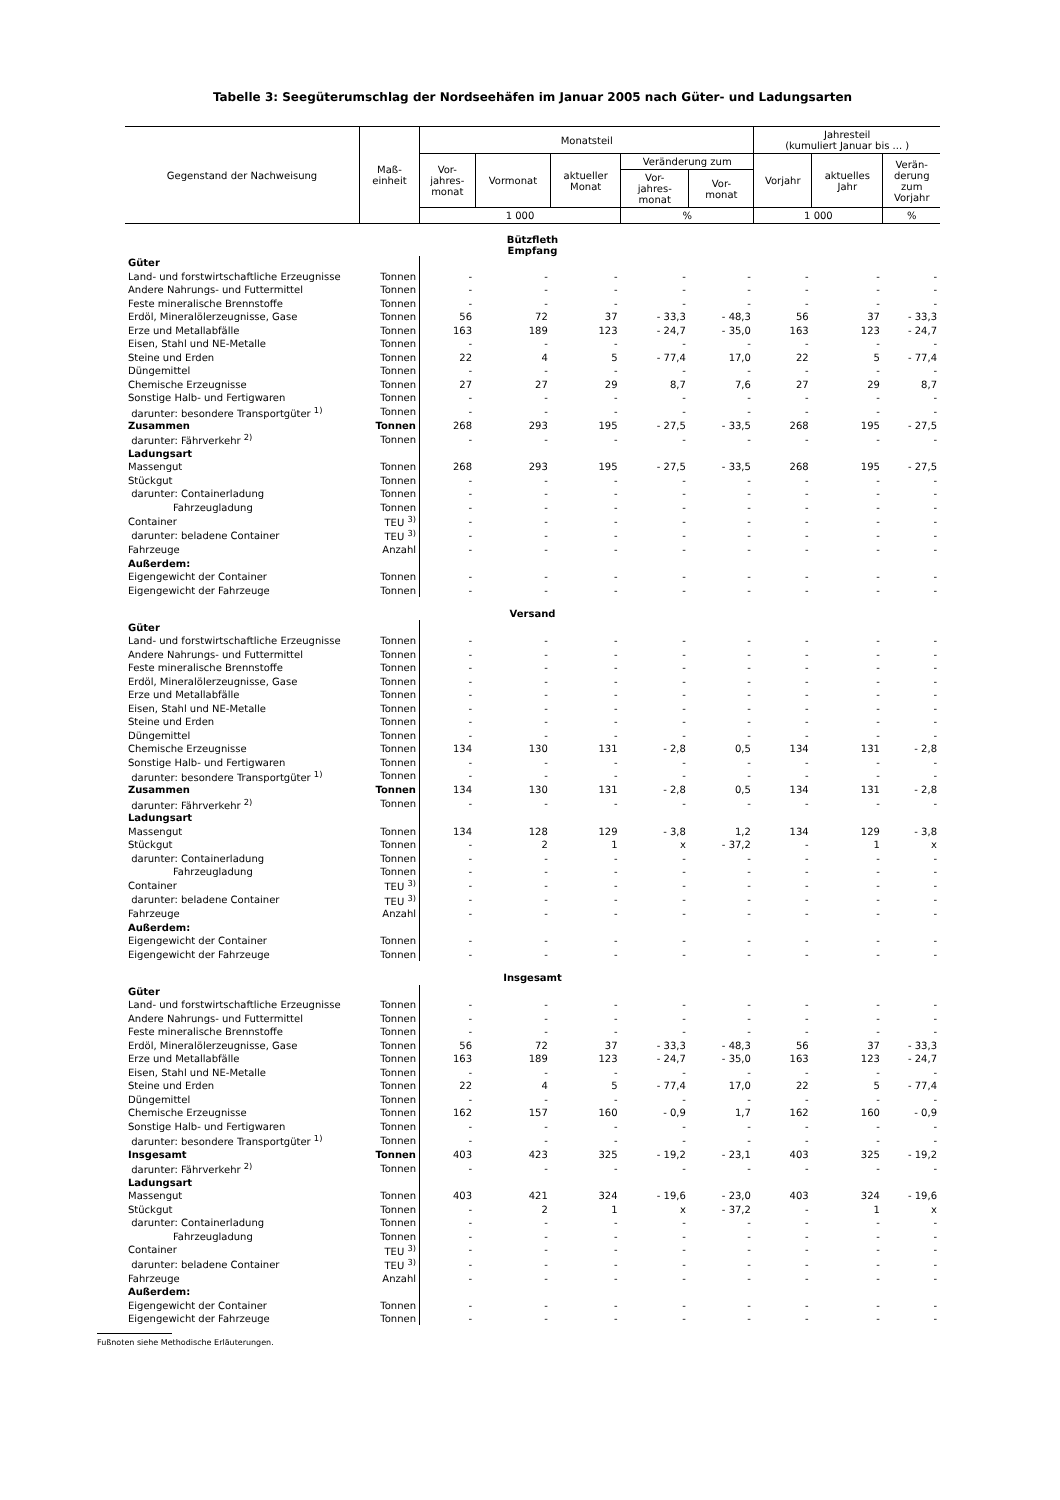Tabelle 3: Seegüterumschlag der Nordseehäfen im Januar 2005 nach Güter- und Ladungsarten
| Gegenstand der Nachweisung | Maß- einheit | Monatsteil | | | | | Jahresteil (kumuliert Januar bis ... ) | | |
| --- | --- | --- | --- | --- | --- | --- | --- | --- | --- |
| | | Vor- jahres- monat | Vormonat | aktueller Monat | Veränderung zum | | Vorjahr | aktuelles Jahr | Verän- derung zum Vorjahr |
| | | | | | Vor- jahres- monat | Vor- monat | | | |
| | | 1 000 | | | % | | 1 000 | | % |
| Bützfleth Empfang | | | | | | | | | |
| Güter | | | | | | | | | |
| Land- und forstwirtschaftliche Erzeugnisse | Tonnen | - | - | - | - | - | - | - | - |
| Andere Nahrungs- und Futtermittel | Tonnen | - | - | - | - | - | - | - | - |
| Feste mineralische Brennstoffe | Tonnen | - | - | - | - | - | - | - | - |
| Erdöl, Mineralölerzeugnisse, Gase | Tonnen | 56 | 72 | 37 | - 33,3 | - 48,3 | 56 | 37 | - 33,3 |
| Erze und Metallabfälle | Tonnen | 163 | 189 | 123 | - 24,7 | - 35,0 | 163 | 123 | - 24,7 |
| Eisen, Stahl und NE-Metalle | Tonnen | - | - | - | - | - | - | - | - |
| Steine und Erden | Tonnen | 22 | 4 | 5 | - 77,4 | 17,0 | 22 | 5 | - 77,4 |
| Düngemittel | Tonnen | - | - | - | - | - | - | - | - |
| Chemische Erzeugnisse | Tonnen | 27 | 27 | 29 | 8,7 | 7,6 | 27 | 29 | 8,7 |
| Sonstige Halb- und Fertigwaren | Tonnen | - | - | - | - | - | - | - | - |
| darunter: besondere Transportgüter <sup>1)</sup> | Tonnen | - | - | - | - | - | - | - | - |
| Zusammen | Tonnen | 268 | 293 | 195 | - 27,5 | - 33,5 | 268 | 195 | - 27,5 |
| darunter: Fährverkehr <sup>2)</sup> | Tonnen | - | - | - | - | - | - | - | - |
| Ladungsart | | | | | | | | | |
| Massengut | Tonnen | 268 | 293 | 195 | - 27,5 | - 33,5 | 268 | 195 | - 27,5 |
| Stückgut | Tonnen | - | - | - | - | - | - | - | - |
| darunter: Containerladung | Tonnen | - | - | - | - | - | - | - | - |
| Fahrzeugladung | Tonnen | - | - | - | - | - | - | - | - |
| Container | TEU <sup>3)</sup> | - | - | - | - | - | - | - | - |
| darunter: beladene Container | TEU <sup>3)</sup> | - | - | - | - | - | - | - | - |
| Fahrzeuge | Anzahl | - | - | - | - | - | - | - | - |
| Außerdem: | | | | | | | | | |
| Eigengewicht der Container | Tonnen | - | - | - | - | - | - | - | - |
| Eigengewicht der Fahrzeuge | Tonnen | - | - | - | - | - | - | - | - |
| Versand | | | | | | | | | |
| Güter | | | | | | | | | |
| Land- und forstwirtschaftliche Erzeugnisse | Tonnen | - | - | - | - | - | - | - | - |
| Andere Nahrungs- und Futtermittel | Tonnen | - | - | - | - | - | - | - | - |
| Feste mineralische Brennstoffe | Tonnen | - | - | - | - | - | - | - | - |
| Erdöl, Mineralölerzeugnisse, Gase | Tonnen | - | - | - | - | - | - | - | - |
| Erze und Metallabfälle | Tonnen | - | - | - | - | - | - | - | - |
| Eisen, Stahl und NE-Metalle | Tonnen | - | - | - | - | - | - | - | - |
| Steine und Erden | Tonnen | - | - | - | - | - | - | - | - |
| Düngemittel | Tonnen | - | - | - | - | - | - | - | - |
| Chemische Erzeugnisse | Tonnen | 134 | 130 | 131 | - 2,8 | 0,5 | 134 | 131 | - 2,8 |
| Sonstige Halb- und Fertigwaren | Tonnen | - | - | - | - | - | - | - | - |
| darunter: besondere Transportgüter <sup>1)</sup> | Tonnen | - | - | - | - | - | - | - | - |
| Zusammen | Tonnen | 134 | 130 | 131 | - 2,8 | 0,5 | 134 | 131 | - 2,8 |
| darunter: Fährverkehr <sup>2)</sup> | Tonnen | - | - | - | - | - | - | - | - |
| Ladungsart | | | | | | | | | |
| Massengut | Tonnen | 134 | 128 | 129 | - 3,8 | 1,2 | 134 | 129 | - 3,8 |
| Stückgut | Tonnen | - | 2 | 1 | x | - 37,2 | - | 1 | x |
| darunter: Containerladung | Tonnen | - | - | - | - | - | - | - | - |
| Fahrzeugladung | Tonnen | - | - | - | - | - | - | - | - |
| Container | TEU <sup>3)</sup> | - | - | - | - | - | - | - | - |
| darunter: beladene Container | TEU <sup>3)</sup> | - | - | - | - | - | - | - | - |
| Fahrzeuge | Anzahl | - | - | - | - | - | - | - | - |
| Außerdem: | | | | | | | | | |
| Eigengewicht der Container | Tonnen | - | - | - | - | - | - | - | - |
| Eigengewicht der Fahrzeuge | Tonnen | - | - | - | - | - | - | - | - |
| Insgesamt | | | | | | | | | |
| Güter | | | | | | | | | |
| Land- und forstwirtschaftliche Erzeugnisse | Tonnen | - | - | - | - | - | - | - | - |
| Andere Nahrungs- und Futtermittel | Tonnen | - | - | - | - | - | - | - | - |
| Feste mineralische Brennstoffe | Tonnen | - | - | - | - | - | - | - | - |
| Erdöl, Mineralölerzeugnisse, Gase | Tonnen | 56 | 72 | 37 | - 33,3 | - 48,3 | 56 | 37 | - 33,3 |
| Erze und Metallabfälle | Tonnen | 163 | 189 | 123 | - 24,7 | - 35,0 | 163 | 123 | - 24,7 |
| Eisen, Stahl und NE-Metalle | Tonnen | - | - | - | - | - | - | - | - |
| Steine und Erden | Tonnen | 22 | 4 | 5 | - 77,4 | 17,0 | 22 | 5 | - 77,4 |
| Düngemittel | Tonnen | - | - | - | - | - | - | - | - |
| Chemische Erzeugnisse | Tonnen | 162 | 157 | 160 | - 0,9 | 1,7 | 162 | 160 | - 0,9 |
| Sonstige Halb- und Fertigwaren | Tonnen | - | - | - | - | - | - | - | - |
| darunter: besondere Transportgüter <sup>1)</sup> | Tonnen | - | - | - | - | - | - | - | - |
| Insgesamt | Tonnen | 403 | 423 | 325 | - 19,2 | - 23,1 | 403 | 325 | - 19,2 |
| darunter: Fährverkehr <sup>2)</sup> | Tonnen | - | - | - | - | - | - | - | - |
| Ladungsart | | | | | | | | | |
| Massengut | Tonnen | 403 | 421 | 324 | - 19,6 | - 23,0 | 403 | 324 | - 19,6 |
| Stückgut | Tonnen | - | 2 | 1 | x | - 37,2 | - | 1 | x |
| darunter: Containerladung | Tonnen | - | - | - | - | - | - | - | - |
| Fahrzeugladung | Tonnen | - | - | - | - | - | - | - | - |
| Container | TEU <sup>3)</sup> | - | - | - | - | - | - | - | - |
| darunter: beladene Container | TEU <sup>3)</sup> | - | - | - | - | - | - | - | - |
| Fahrzeuge | Anzahl | - | - | - | - | - | - | - | - |
| Außerdem: | | | | | | | | | |
| Eigengewicht der Container | Tonnen | - | - | - | - | - | - | - | - |
| Eigengewicht der Fahrzeuge | Tonnen | - | - | - | - | - | - | - | - |
Fußnoten siehe Methodische Erläuterungen.